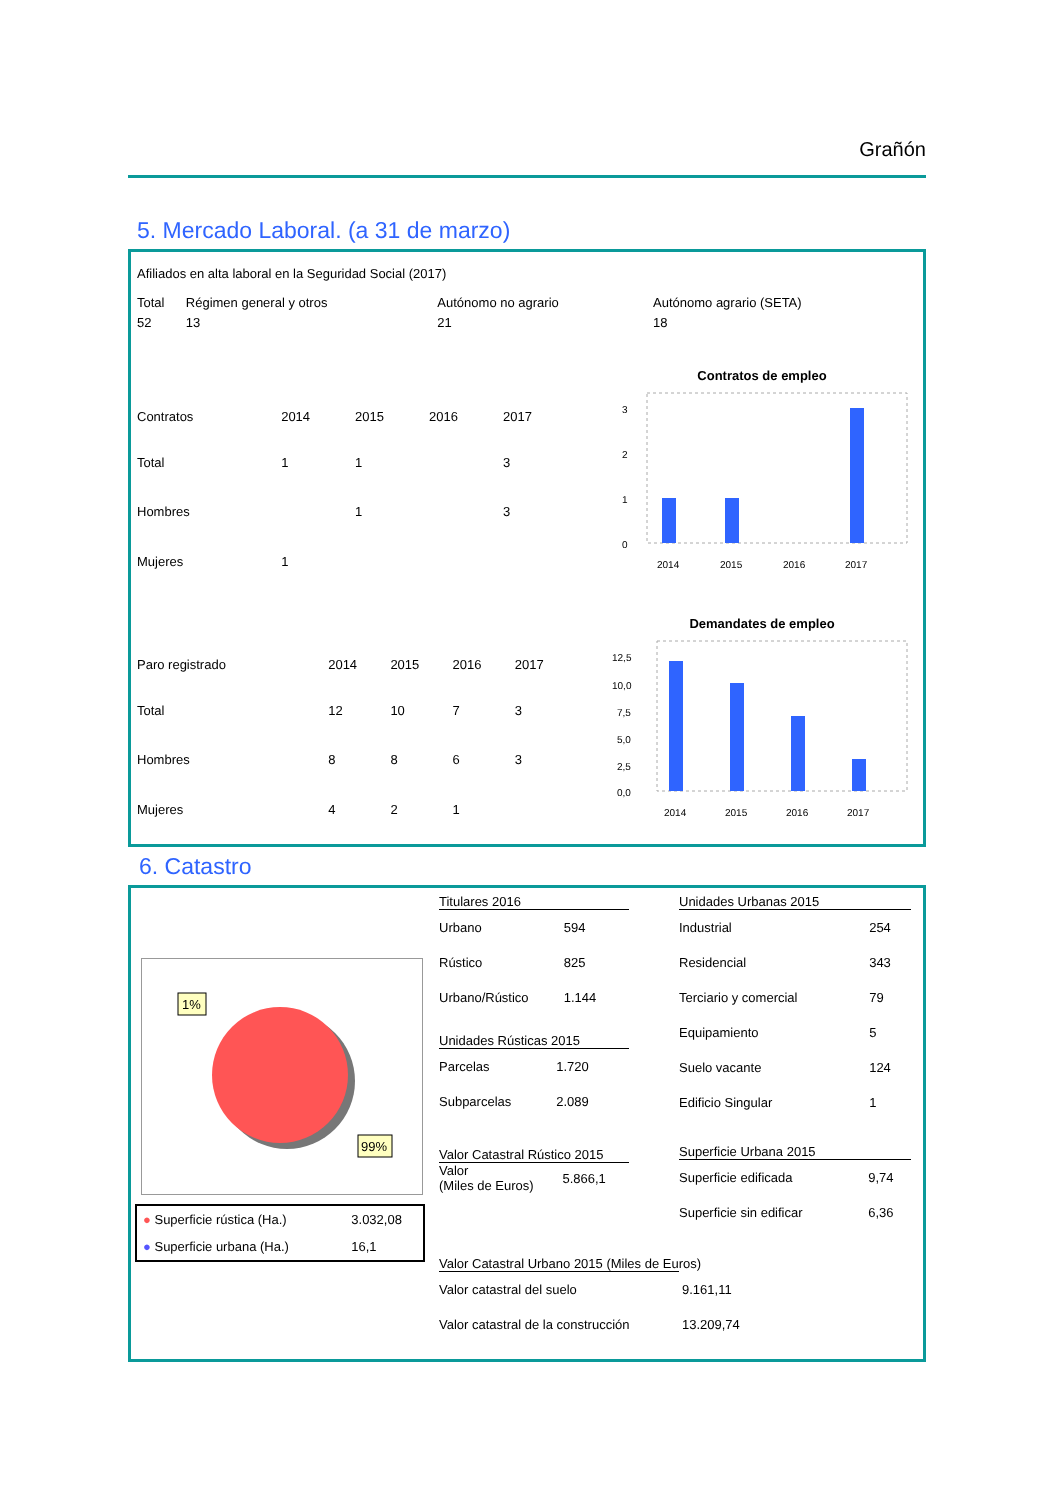Grañón
5. Mercado Laboral. (a 31 de marzo)
Afiliados en alta laboral en la Seguridad Social (2017)
| Total | Régimen general y otros | Autónomo no agrario | Autónomo agrario (SETA) |
| --- | --- | --- | --- |
| 52 | 13 | 21 | 18 |
| Contratos | 2014 | 2015 | 2016 | 2017 |
| --- | --- | --- | --- | --- |
| Total | 1 | 1 | | 3 |
| Hombres | | 1 | | 3 |
| Mujeres | 1 | | | |
Contratos de empleo
3
2
1
0
2014
2015
2016
2017
| Paro registrado | 2014 | 2015 | 2016 | 2017 |
| --- | --- | --- | --- | --- |
| Total | 12 | 10 | 7 | 3 |
| Hombres | 8 | 8 | 6 | 3 |
| Mujeres | 4 | 2 | 1 | |
Demandates de empleo
12,5
10,0
7,5
5,0
2,5
0,0
2014
2015
2016
2017
6. Catastro
1%
99%
| ● Superficie rústica (Ha.) | 3.032,08 |
| ● Superficie urbana (Ha.) | 16,1 |
Titulares 2016
| Urbano | 594 |
| Rústico | 825 |
| Urbano/Rústico | 1.144 |
Unidades Rústicas 2015
| Parcelas | 1.720 |
| Subparcelas | 2.089 |
Valor Catastral Rústico 2015
| Valor (Miles de Euros) | 5.866,1 |
Unidades Urbanas 2015
| Industrial | 254 |
| Residencial | 343 |
| Terciario y comercial | 79 |
| Equipamiento | 5 |
| Suelo vacante | 124 |
| Edificio Singular | 1 |
Superficie Urbana 2015
| Superficie edificada | 9,74 |
| Superficie sin edificar | 6,36 |
Valor Catastral Urbano 2015 (Miles de Euros)
| Valor catastral del suelo | 9.161,11 |
| Valor catastral de la construcción | 13.209,74 |